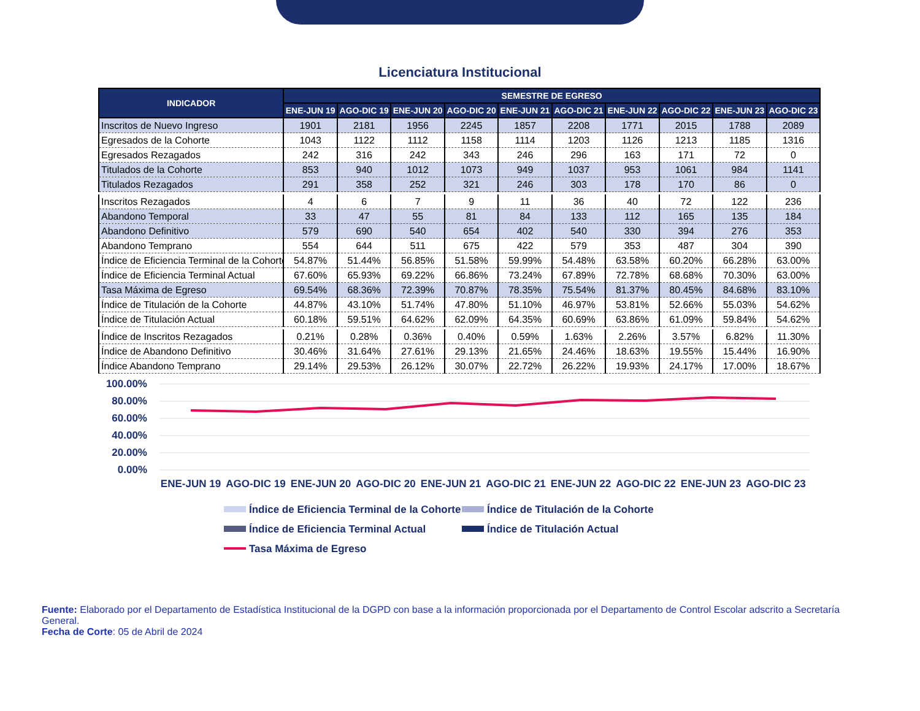Licenciatura Institucional
| INDICADOR | SEMESTRE DE EGRESO | | | | | | | | | |
| --- | --- | --- | --- | --- | --- | --- | --- | --- | --- | --- |
| | ENE-JUN 19 | AGO-DIC 19 | ENE-JUN 20 | AGO-DIC 20 | ENE-JUN 21 | AGO-DIC 21 | ENE-JUN 22 | AGO-DIC 22 | ENE-JUN 23 | AGO-DIC 23 |
| Inscritos de Nuevo Ingreso | 1901 | 2181 | 1956 | 2245 | 1857 | 2208 | 1771 | 2015 | 1788 | 2089 |
| Egresados de la Cohorte | 1043 | 1122 | 1112 | 1158 | 1114 | 1203 | 1126 | 1213 | 1185 | 1316 |
| Egresados Rezagados | 242 | 316 | 242 | 343 | 246 | 296 | 163 | 171 | 72 | 0 |
| Titulados de la Cohorte | 853 | 940 | 1012 | 1073 | 949 | 1037 | 953 | 1061 | 984 | 1141 |
| Titulados Rezagados | 291 | 358 | 252 | 321 | 246 | 303 | 178 | 170 | 86 | 0 |
| Inscritos Rezagados | 4 | 6 | 7 | 9 | 11 | 36 | 40 | 72 | 122 | 236 |
| Abandono Temporal | 33 | 47 | 55 | 81 | 84 | 133 | 112 | 165 | 135 | 184 |
| Abandono Definitivo | 579 | 690 | 540 | 654 | 402 | 540 | 330 | 394 | 276 | 353 |
| Abandono Temprano | 554 | 644 | 511 | 675 | 422 | 579 | 353 | 487 | 304 | 390 |
| Índice de Eficiencia Terminal de la Cohorte | 54.87% | 51.44% | 56.85% | 51.58% | 59.99% | 54.48% | 63.58% | 60.20% | 66.28% | 63.00% |
| Índice de Eficiencia Terminal Actual | 67.60% | 65.93% | 69.22% | 66.86% | 73.24% | 67.89% | 72.78% | 68.68% | 70.30% | 63.00% |
| Tasa Máxima de Egreso | 69.54% | 68.36% | 72.39% | 70.87% | 78.35% | 75.54% | 81.37% | 80.45% | 84.68% | 83.10% |
| Índice de Titulación de la Cohorte | 44.87% | 43.10% | 51.74% | 47.80% | 51.10% | 46.97% | 53.81% | 52.66% | 55.03% | 54.62% |
| Índice de Titulación Actual | 60.18% | 59.51% | 64.62% | 62.09% | 64.35% | 60.69% | 63.86% | 61.09% | 59.84% | 54.62% |
| Índice de Inscritos Rezagados | 0.21% | 0.28% | 0.36% | 0.40% | 0.59% | 1.63% | 2.26% | 3.57% | 6.82% | 11.30% |
| Índice de Abandono Definitivo | 30.46% | 31.64% | 27.61% | 29.13% | 21.65% | 24.46% | 18.63% | 19.55% | 15.44% | 16.90% |
| Índice Abandono Temprano | 29.14% | 29.53% | 26.12% | 30.07% | 22.72% | 26.22% | 19.93% | 24.17% | 17.00% | 18.67% |
100.00%
80.00%
60.00%
40.00%
20.00%
0.00%
ENE-JUN 19
AGO-DIC 19
ENE-JUN 20
AGO-DIC 20
ENE-JUN 21
AGO-DIC 21
ENE-JUN 22
AGO-DIC 22
ENE-JUN 23
AGO-DIC 23
Índice de Eficiencia Terminal de la Cohorte
Índice de Titulación de la Cohorte
Índice de Eficiencia Terminal Actual
Índice de Titulación Actual
Tasa Máxima de Egreso
Fuente: Elaborado por el Departamento de Estadística Institucional de la DGPD con base a la información proporcionada por el Departamento de Control Escolar adscrito a Secretaría General.
Fecha de Corte: 05 de Abril de 2024